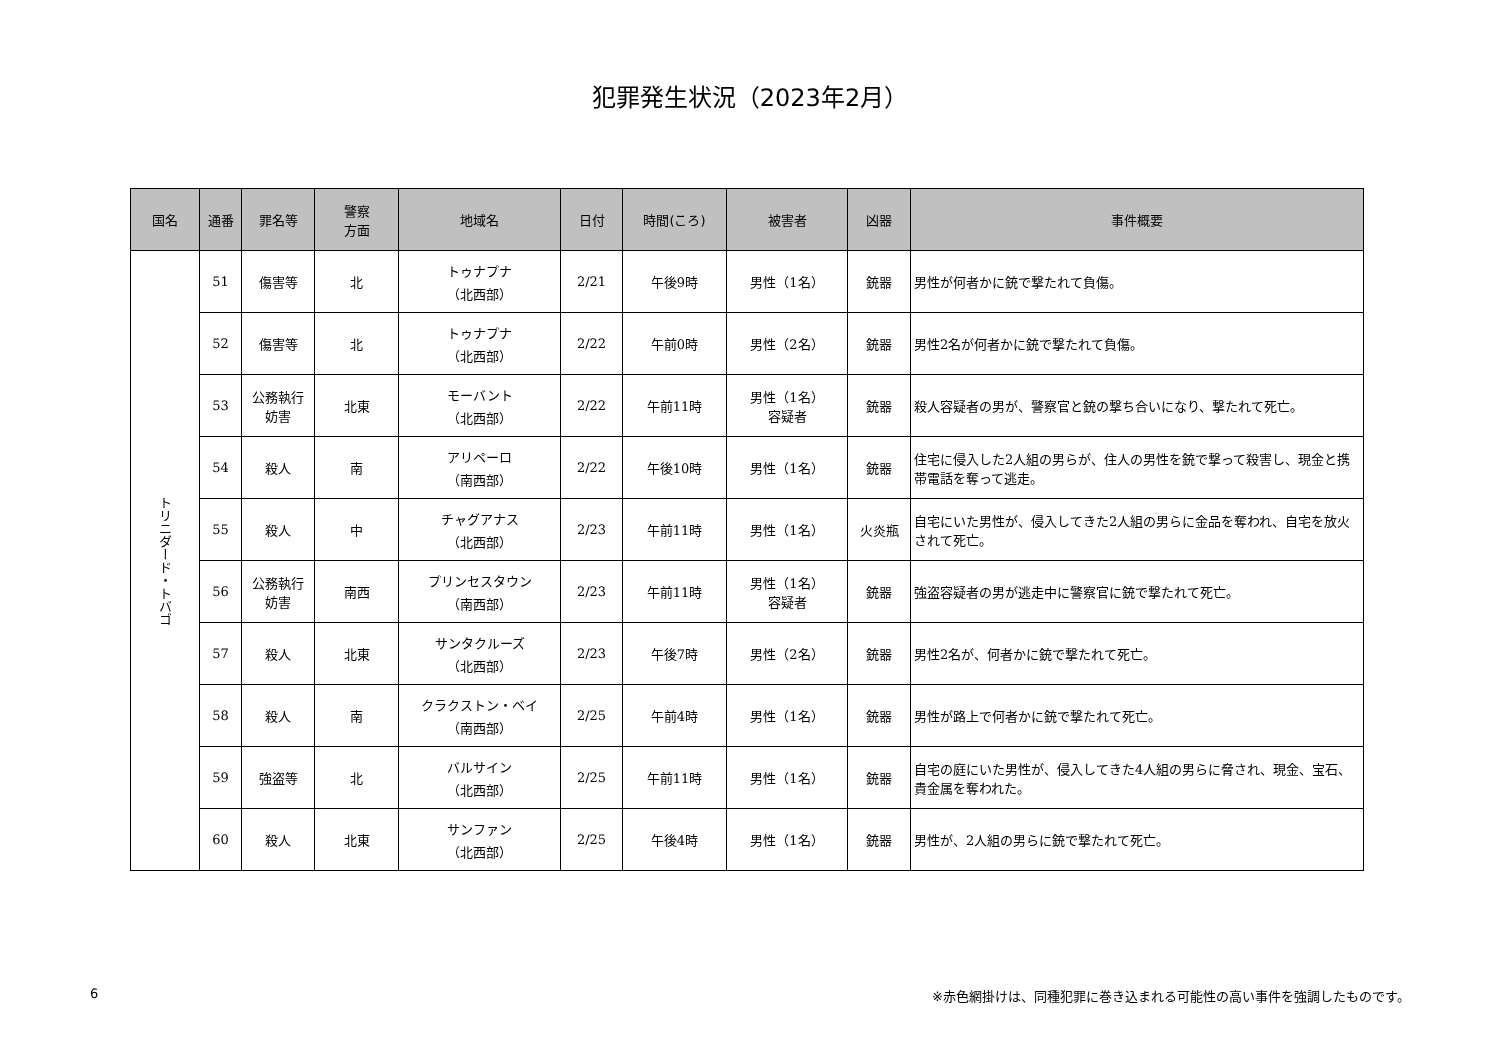犯罪発生状況（2023年2月）
| 国名 | 通番 | 罪名等 | 警察 方面 | 地域名 | 日付 | 時間(ころ) | 被害者 | 凶器 | 事件概要 |
| --- | --- | --- | --- | --- | --- | --- | --- | --- | --- |
| トリニダード・トバゴ | 51 | 傷害等 | 北 | トゥナプナ （北西部） | 2/21 | 午後9時 | 男性（1名） | 銃器 | 男性が何者かに銃で撃たれて負傷。 |
| | 52 | 傷害等 | 北 | トゥナプナ （北西部） | 2/22 | 午前0時 | 男性（2名） | 銃器 | 男性2名が何者かに銃で撃たれて負傷。 |
| | 53 | 公務執行 妨害 | 北東 | モーバント （北西部） | 2/22 | 午前11時 | 男性（1名） 容疑者 | 銃器 | 殺人容疑者の男が、警察官と銃の撃ち合いになり、撃たれて死亡。 |
| | 54 | 殺人 | 南 | アリペーロ （南西部） | 2/22 | 午後10時 | 男性（1名） | 銃器 | 住宅に侵入した2人組の男らが、住人の男性を銃で撃って殺害し、現金と携帯電話を奪って逃走。 |
| | 55 | 殺人 | 中 | チャグアナス （北西部） | 2/23 | 午前11時 | 男性（1名） | 火炎瓶 | 自宅にいた男性が、侵入してきた2人組の男らに金品を奪われ、自宅を放火されて死亡。 |
| | 56 | 公務執行 妨害 | 南西 | プリンセスタウン （南西部） | 2/23 | 午前11時 | 男性（1名） 容疑者 | 銃器 | 強盗容疑者の男が逃走中に警察官に銃で撃たれて死亡。 |
| | 57 | 殺人 | 北東 | サンタクルーズ （北西部） | 2/23 | 午後7時 | 男性（2名） | 銃器 | 男性2名が、何者かに銃で撃たれて死亡。 |
| | 58 | 殺人 | 南 | クラクストン・ベイ （南西部） | 2/25 | 午前4時 | 男性（1名） | 銃器 | 男性が路上で何者かに銃で撃たれて死亡。 |
| | 59 | 強盗等 | 北 | バルサイン （北西部） | 2/25 | 午前11時 | 男性（1名） | 銃器 | 自宅の庭にいた男性が、侵入してきた4人組の男らに脅され、現金、宝石、貴金属を奪われた。 |
| | 60 | 殺人 | 北東 | サンファン （北西部） | 2/25 | 午後4時 | 男性（1名） | 銃器 | 男性が、2人組の男らに銃で撃たれて死亡。 |
6 ※赤色網掛けは、同種犯罪に巻き込まれる可能性の高い事件を強調したものです。